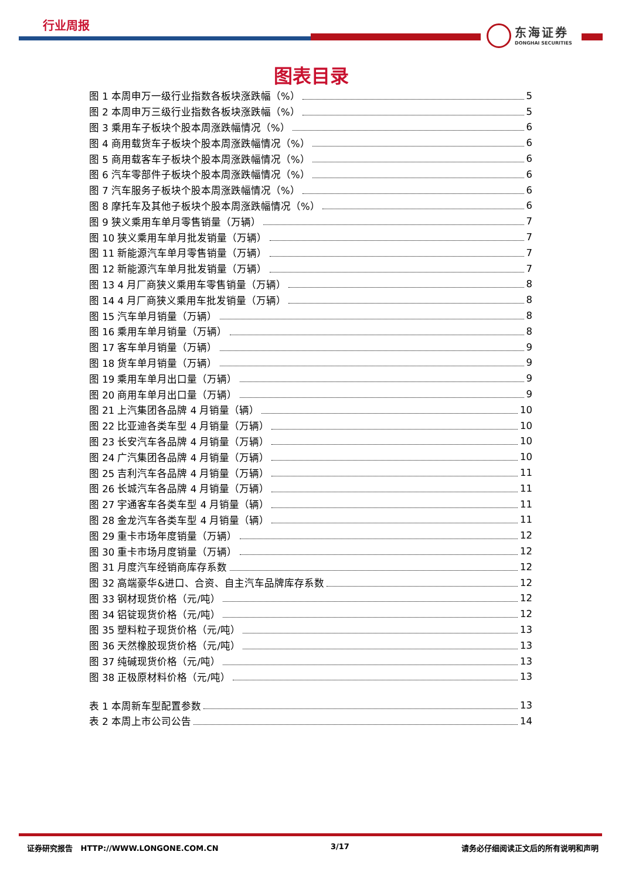行业周报
东海证券
DONGHAI SECURITIES
图表目录
图 1 本周申万一级行业指数各板块涨跌幅（%） 5
图 2 本周申万三级行业指数各板块涨跌幅（%） 5
图 3 乘用车子板块个股本周涨跌幅情况（%） 6
图 4 商用载货车子板块个股本周涨跌幅情况（%） 6
图 5 商用载客车子板块个股本周涨跌幅情况（%） 6
图 6 汽车零部件子板块个股本周涨跌幅情况（%） 6
图 7 汽车服务子板块个股本周涨跌幅情况（%） 6
图 8 摩托车及其他子板块个股本周涨跌幅情况（%） 6
图 9 狭义乘用车单月零售销量（万辆） 7
图 10 狭义乘用车单月批发销量（万辆） 7
图 11 新能源汽车单月零售销量（万辆） 7
图 12 新能源汽车单月批发销量（万辆） 7
图 13 4 月厂商狭义乘用车零售销量（万辆） 8
图 14 4 月厂商狭义乘用车批发销量（万辆） 8
图 15 汽车单月销量（万辆） 8
图 16 乘用车单月销量（万辆） 8
图 17 客车单月销量（万辆） 9
图 18 货车单月销量（万辆） 9
图 19 乘用车单月出口量（万辆） 9
图 20 商用车单月出口量（万辆） 9
图 21 上汽集团各品牌 4 月销量（辆） 10
图 22 比亚迪各类车型 4 月销量（万辆） 10
图 23 长安汽车各品牌 4 月销量（万辆） 10
图 24 广汽集团各品牌 4 月销量（万辆） 10
图 25 吉利汽车各品牌 4 月销量（万辆） 11
图 26 长城汽车各品牌 4 月销量（万辆） 11
图 27 宇通客车各类车型 4 月销量（辆） 11
图 28 金龙汽车各类车型 4 月销量（辆） 11
图 29 重卡市场年度销量（万辆） 12
图 30 重卡市场月度销量（万辆） 12
图 31 月度汽车经销商库存系数 12
图 32 高端豪华&进口、合资、自主汽车品牌库存系数 12
图 33 钢材现货价格（元/吨） 12
图 34 铝锭现货价格（元/吨） 12
图 35 塑料粒子现货价格（元/吨） 13
图 36 天然橡胶现货价格（元/吨） 13
图 37 纯碱现货价格（元/吨） 13
图 38 正极原材料价格（元/吨） 13
表 1 本周新车型配置参数 13
表 2 本周上市公司公告 14
证券研究报告 HTTP://WWW.LONGONE.COM.CN 3/17 请务必仔细阅读正文后的所有说明和声明